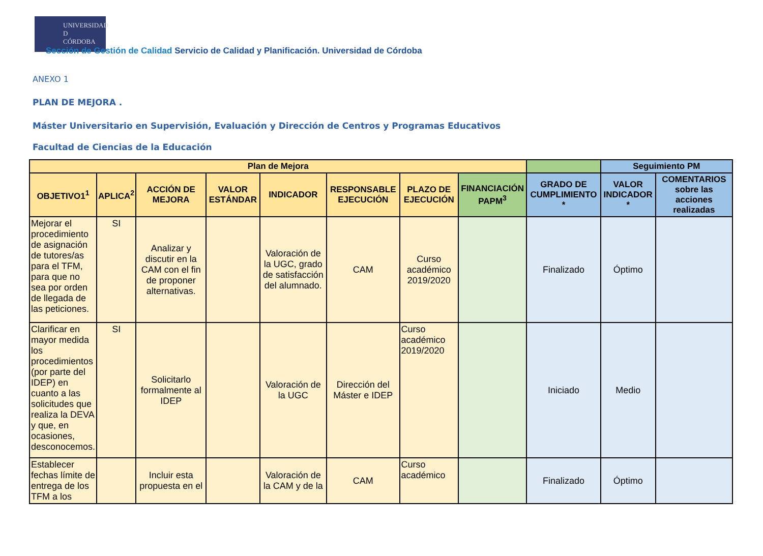UNIVERSIDAD
D
CÓRDOBA
Sección de Gestión de Calidad Servicio de Calidad y Planificación. Universidad de Córdoba
ANEXO 1
PLAN DE MEJORA .
Máster Universitario en Supervisión, Evaluación y Dirección de Centros y Programas Educativos
Facultad de Ciencias de la Educación
| Plan de Mejora | | | | | | | | | Seguimiento PM | |
| --- | --- | --- | --- | --- | --- | --- | --- | --- | --- | --- |
| OBJETIVO1<sup>1</sup> | APLICA<sup>2</sup> | ACCIÓN DE MEJORA | VALOR ESTÁNDAR | INDICADOR | RESPONSABLE EJECUCIÓN | PLAZO DE EJECUCIÓN | FINANCIACIÓN PAPM<sup>3</sup> | GRADO DE CUMPLIMIENTO * | VALOR INDICADOR * | COMENTARIOS sobre las acciones realizadas |
| Mejorar el procedimiento de asignación de tutores/as para el TFM, para que no sea por orden de llegada de las peticiones. | SI | Analizar y discutir en la CAM con el fin de proponer alternativas. | | Valoración de la UGC, grado de satisfacción del alumnado. | CAM | Curso académico 2019/2020 | | Finalizado | Óptimo | |
| Clarificar en mayor medida los procedimientos (por parte del IDEP) en cuanto a las solicitudes que realiza la DEVA y que, en ocasiones, desconocemos. | SI | Solicitarlo formalmente al IDEP | | Valoración de la UGC | Dirección del Máster e IDEP | Curso académico 2019/2020 | | Iniciado | Medio | |
| Establecer fechas límite de entrega de los TFM a los | | Incluir esta propuesta en el | | Valoración de la CAM y de la | CAM | Curso académico | | Finalizado | Óptimo | |